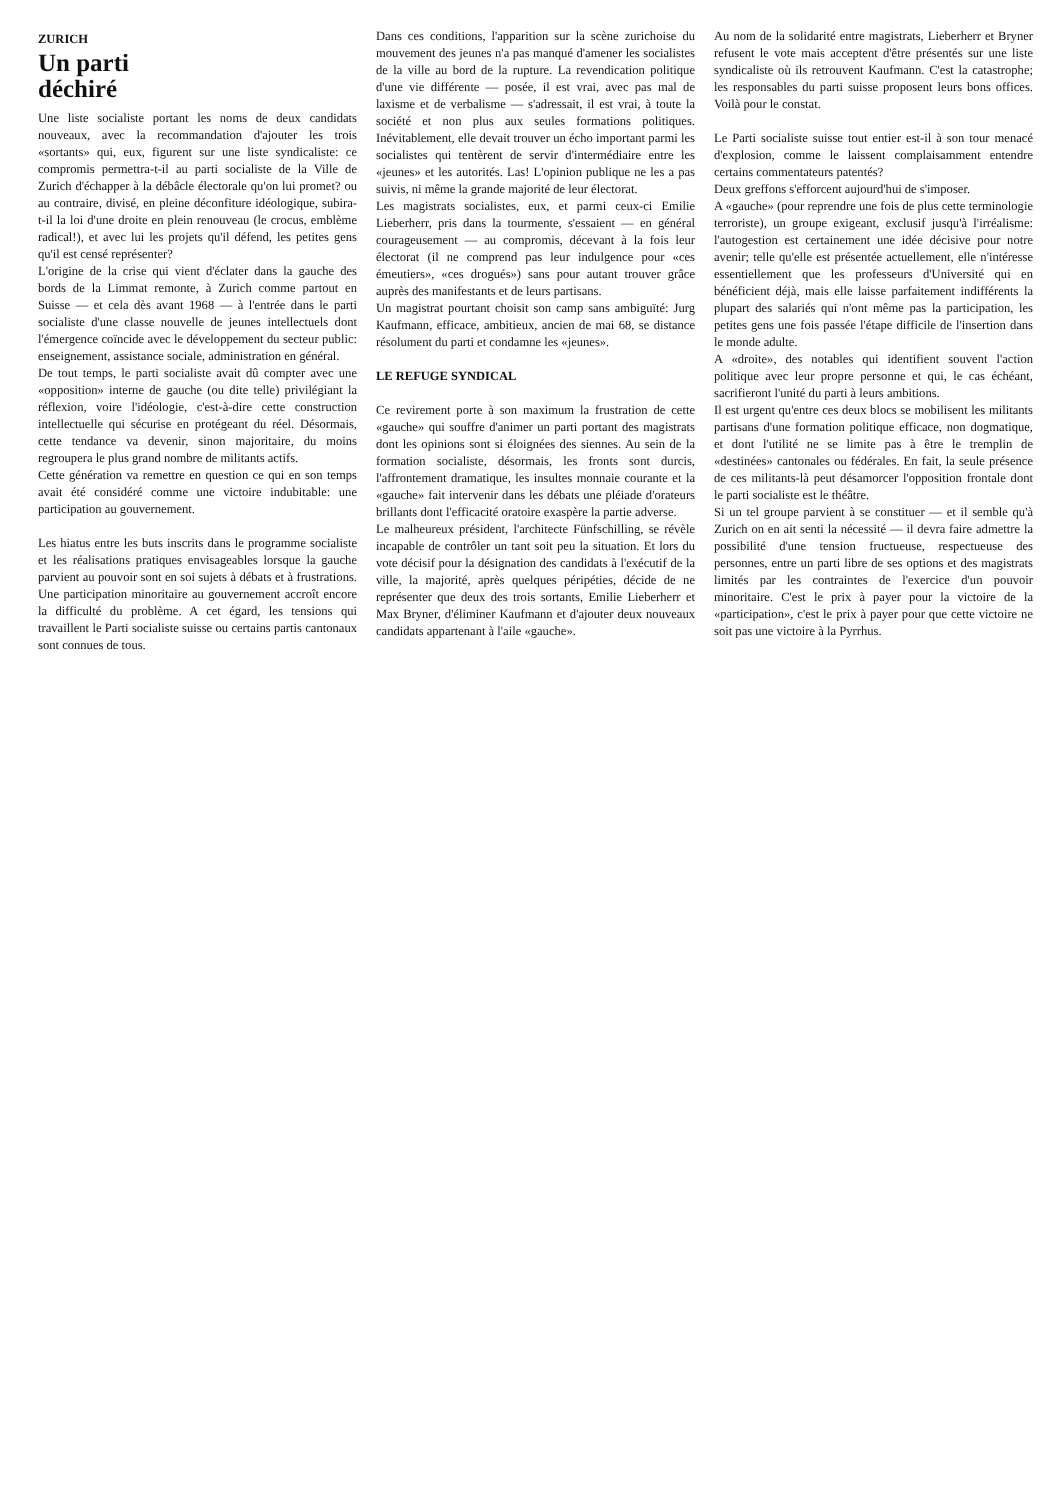ZURICH
Un parti
déchiré
Une liste socialiste portant les noms de deux candidats nouveaux, avec la recommandation d'ajouter les trois «sortants» qui, eux, figurent sur une liste syndicaliste: ce compromis permettra-t-il au parti socialiste de la Ville de Zurich d'échapper à la débâcle électorale qu'on lui promet? ou au contraire, divisé, en pleine déconfiture idéologique, subira-t-il la loi d'une droite en plein renouveau (le crocus, emblème radical!), et avec lui les projets qu'il défend, les petites gens qu'il est censé représenter?
L'origine de la crise qui vient d'éclater dans la gauche des bords de la Limmat remonte, à Zurich comme partout en Suisse — et cela dès avant 1968 — à l'entrée dans le parti socialiste d'une classe nouvelle de jeunes intellectuels dont l'émergence coïncide avec le développement du secteur public: enseignement, assistance sociale, administration en général.
De tout temps, le parti socialiste avait dû compter avec une «opposition» interne de gauche (ou dite telle) privilégiant la réflexion, voire l'idéologie, c'est-à-dire cette construction intellectuelle qui sécurise en protégeant du réel. Désormais, cette tendance va devenir, sinon majoritaire, du moins regroupera le plus grand nombre de militants actifs.
Cette génération va remettre en question ce qui en son temps avait été considéré comme une victoire indubitable: une participation au gouvernement.
Les hiatus entre les buts inscrits dans le programme socialiste et les réalisations pratiques envisageables lorsque la gauche parvient au pouvoir sont en soi sujets à débats et à frustrations. Une participation minoritaire au gouvernement accroît encore la difficulté du problème. A cet égard, les tensions qui travaillent le Parti socialiste suisse ou certains partis cantonaux sont connues de tous.
Dans ces conditions, l'apparition sur la scène zurichoise du mouvement des jeunes n'a pas manqué d'amener les socialistes de la ville au bord de la rupture. La revendication politique d'une vie différente — posée, il est vrai, avec pas mal de laxisme et de verbalisme — s'adressait, il est vrai, à toute la société et non plus aux seules formations politiques. Inévitablement, elle devait trouver un écho important parmi les socialistes qui tentèrent de servir d'intermédiaire entre les «jeunes» et les autorités. Las! L'opinion publique ne les a pas suivis, ni même la grande majorité de leur électorat.
Les magistrats socialistes, eux, et parmi ceux-ci Emilie Lieberherr, pris dans la tourmente, s'essaient — en général courageusement — au compromis, décevant à la fois leur électorat (il ne comprend pas leur indulgence pour «ces émeutiers», «ces drogués») sans pour autant trouver grâce auprès des manifestants et de leurs partisans.
Un magistrat pourtant choisit son camp sans ambiguïté: Jurg Kaufmann, efficace, ambitieux, ancien de mai 68, se distance résolument du parti et condamne les «jeunes».
LE REFUGE SYNDICAL
Ce revirement porte à son maximum la frustration de cette «gauche» qui souffre d'animer un parti portant des magistrats dont les opinions sont si éloignées des siennes. Au sein de la formation socialiste, désormais, les fronts sont durcis, l'affrontement dramatique, les insultes monnaie courante et la «gauche» fait intervenir dans les débats une pléiade d'orateurs brillants dont l'efficacité oratoire exaspère la partie adverse.
Le malheureux président, l'architecte Fünfschilling, se révèle incapable de contrôler un tant soit peu la situation. Et lors du vote décisif pour la désignation des candidats à l'exécutif de la ville, la majorité, après quelques péripéties, décide de ne représenter que deux des trois sortants, Emilie Lieberherr et Max Bryner, d'éliminer Kaufmann et d'ajouter deux nouveaux candidats appartenant à l'aile «gauche».
Au nom de la solidarité entre magistrats, Lieberherr et Bryner refusent le vote mais acceptent d'être présentés sur une liste syndicaliste où ils retrouvent Kaufmann. C'est la catastrophe; les responsables du parti suisse proposent leurs bons offices. Voilà pour le constat.
Le Parti socialiste suisse tout entier est-il à son tour menacé d'explosion, comme le laissent complaisamment entendre certains commentateurs patentés?
Deux greffons s'efforcent aujourd'hui de s'imposer.
A «gauche» (pour reprendre une fois de plus cette terminologie terroriste), un groupe exigeant, exclusif jusqu'à l'irréalisme: l'autogestion est certainement une idée décisive pour notre avenir; telle qu'elle est présentée actuellement, elle n'intéresse essentiellement que les professeurs d'Université qui en bénéficient déjà, mais elle laisse parfaitement indifférents la plupart des salariés qui n'ont même pas la participation, les petites gens une fois passée l'étape difficile de l'insertion dans le monde adulte.
A «droite», des notables qui identifient souvent l'action politique avec leur propre personne et qui, le cas échéant, sacrifieront l'unité du parti à leurs ambitions.
Il est urgent qu'entre ces deux blocs se mobilisent les militants partisans d'une formation politique efficace, non dogmatique, et dont l'utilité ne se limite pas à être le tremplin de «destinées» cantonales ou fédérales. En fait, la seule présence de ces militants-là peut désamorcer l'opposition frontale dont le parti socialiste est le théâtre.
Si un tel groupe parvient à se constituer — et il semble qu'à Zurich on en ait senti la nécessité — il devra faire admettre la possibilité d'une tension fructueuse, respectueuse des personnes, entre un parti libre de ses options et des magistrats limités par les contraintes de l'exercice d'un pouvoir minoritaire. C'est le prix à payer pour la victoire de la «participation», c'est le prix à payer pour que cette victoire ne soit pas une victoire à la Pyrrhus.